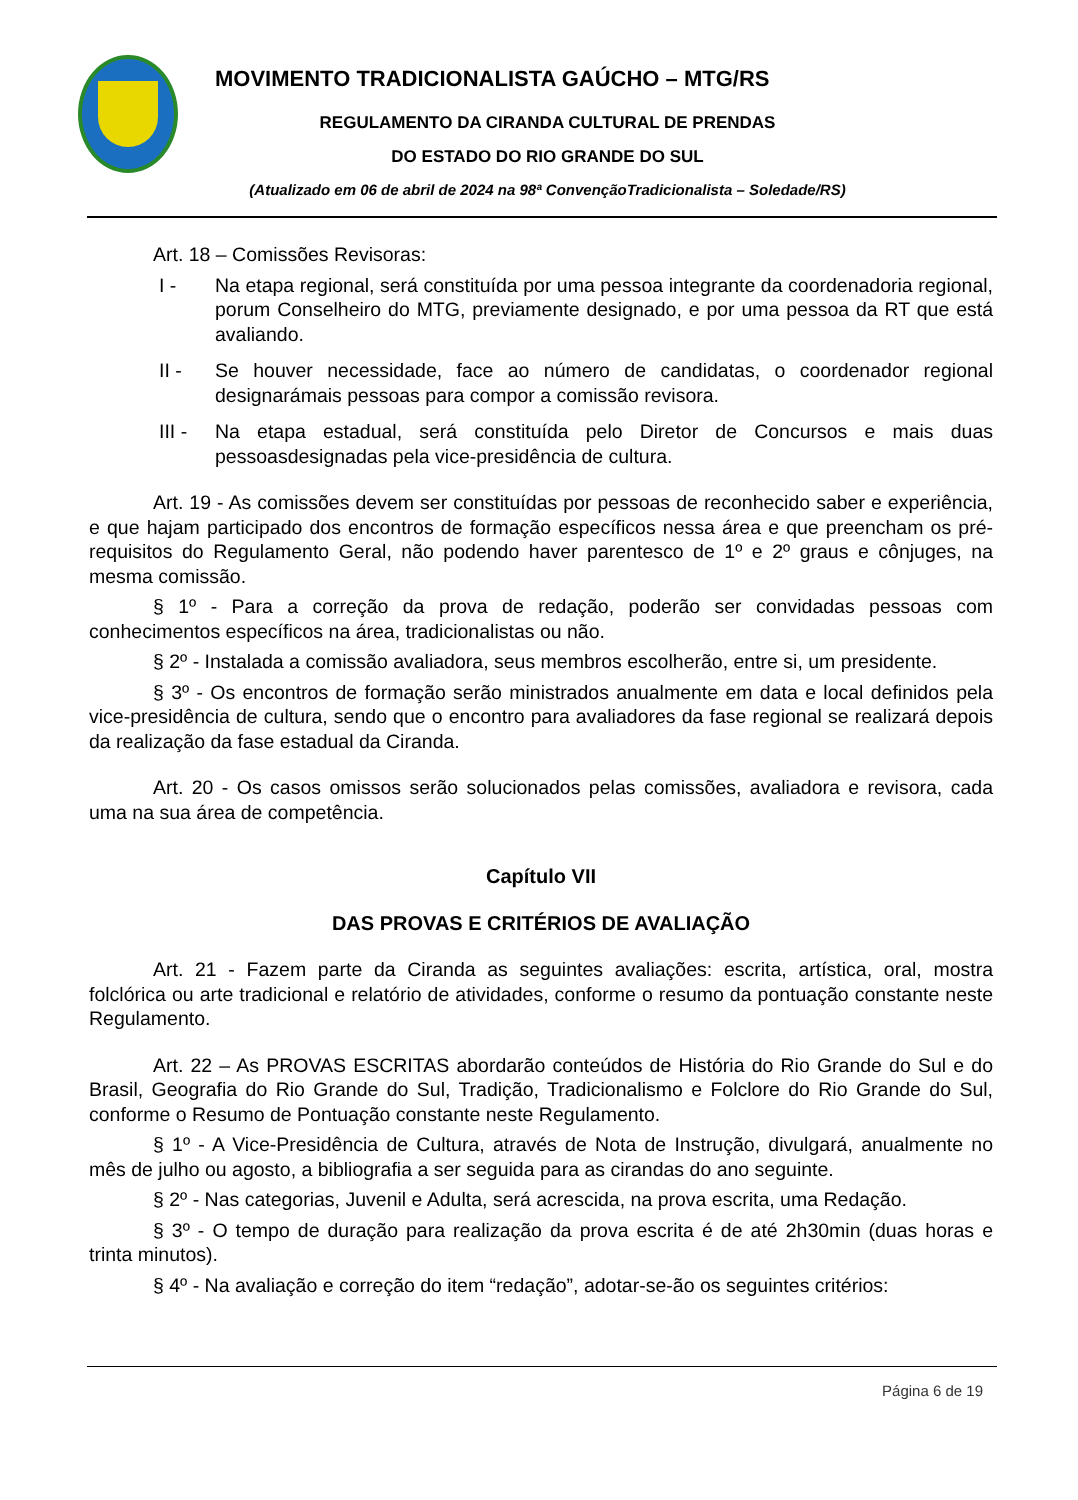MOVIMENTO TRADICIONALISTA GAÚCHO – MTG/RS
REGULAMENTO DA CIRANDA CULTURAL DE PRENDAS
DO ESTADO DO RIO GRANDE DO SUL
(Atualizado em 06 de abril de 2024 na 98ª ConvençãoTradicionalista – Soledade/RS)
Art. 18 – Comissões Revisoras:
I - Na etapa regional, será constituída por uma pessoa integrante da coordenadoria regional, porum Conselheiro do MTG, previamente designado, e por uma pessoa da RT que está avaliando.
II - Se houver necessidade, face ao número de candidatas, o coordenador regional designarámais pessoas para compor a comissão revisora.
III - Na etapa estadual, será constituída pelo Diretor de Concursos e mais duas pessoasdesignadas pela vice-presidência de cultura.
Art. 19 - As comissões devem ser constituídas por pessoas de reconhecido saber e experiência, e que hajam participado dos encontros de formação específicos nessa área e que preencham os pré- requisitos do Regulamento Geral, não podendo haver parentesco de 1º e 2º graus e cônjuges, na mesma comissão.
§ 1º - Para a correção da prova de redação, poderão ser convidadas pessoas com conhecimentos específicos na área, tradicionalistas ou não.
§ 2º - Instalada a comissão avaliadora, seus membros escolherão, entre si, um presidente.
§ 3º - Os encontros de formação serão ministrados anualmente em data e local definidos pela vice-presidência de cultura, sendo que o encontro para avaliadores da fase regional se realizará depois da realização da fase estadual da Ciranda.
Art. 20 - Os casos omissos serão solucionados pelas comissões, avaliadora e revisora, cada uma na sua área de competência.
Capítulo VII
DAS PROVAS E CRITÉRIOS DE AVALIAÇÃO
Art. 21 - Fazem parte da Ciranda as seguintes avaliações: escrita, artística, oral, mostra folclórica ou arte tradicional e relatório de atividades, conforme o resumo da pontuação constante neste Regulamento.
Art. 22 – As PROVAS ESCRITAS abordarão conteúdos de História do Rio Grande do Sul e do Brasil, Geografia do Rio Grande do Sul, Tradição, Tradicionalismo e Folclore do Rio Grande do Sul, conforme o Resumo de Pontuação constante neste Regulamento.
§ 1º - A Vice-Presidência de Cultura, através de Nota de Instrução, divulgará, anualmente no mês de julho ou agosto, a bibliografia a ser seguida para as cirandas do ano seguinte.
§ 2º - Nas categorias, Juvenil e Adulta, será acrescida, na prova escrita, uma Redação.
§ 3º - O tempo de duração para realização da prova escrita é de até 2h30min (duas horas e trinta minutos).
§ 4º - Na avaliação e correção do item “redação”, adotar-se-ão os seguintes critérios:
Página 6 de 19